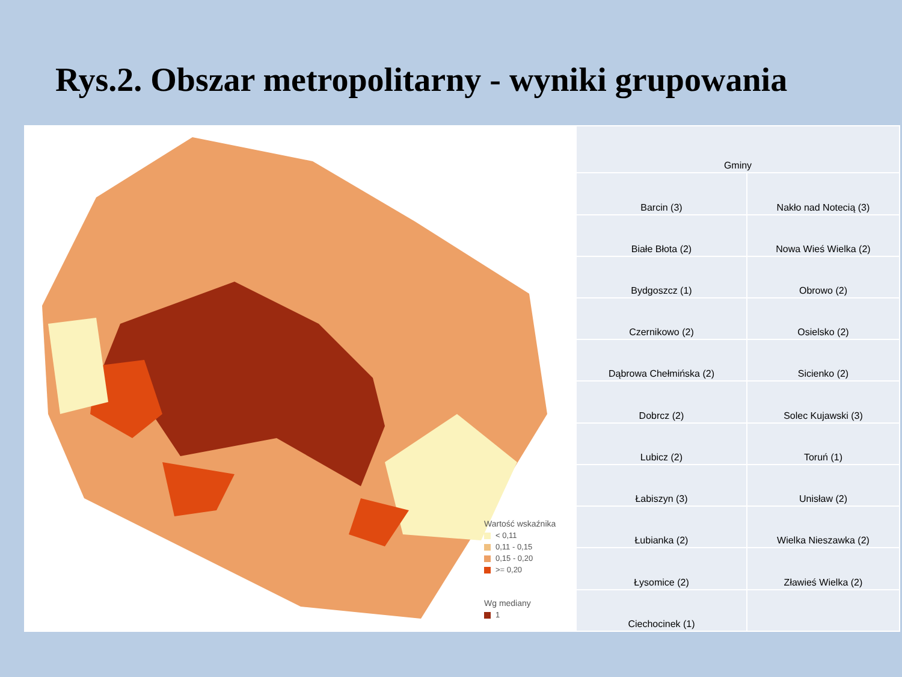Rys.2. Obszar metropolitarny - wyniki grupowania
Wartość wskaźnika
< 0,11
0,11 - 0,15
0,15 - 0,20
>= 0,20
Wg mediany
1
| Gminy | |
| Barcin (3) | Nakło nad Notecią (3) |
| Białe Błota (2) | Nowa Wieś Wielka (2) |
| Bydgoszcz (1) | Obrowo (2) |
| Czernikowo (2) | Osielsko (2) |
| Dąbrowa Chełmińska (2) | Sicienko (2) |
| Dobrcz (2) | Solec Kujawski (3) |
| Lubicz (2) | Toruń (1) |
| Łabiszyn (3) | Unisław (2) |
| Łubianka (2) | Wielka Nieszawka (2) |
| Łysomice (2) | Zławieś Wielka (2) |
| Ciechocinek (1) | |